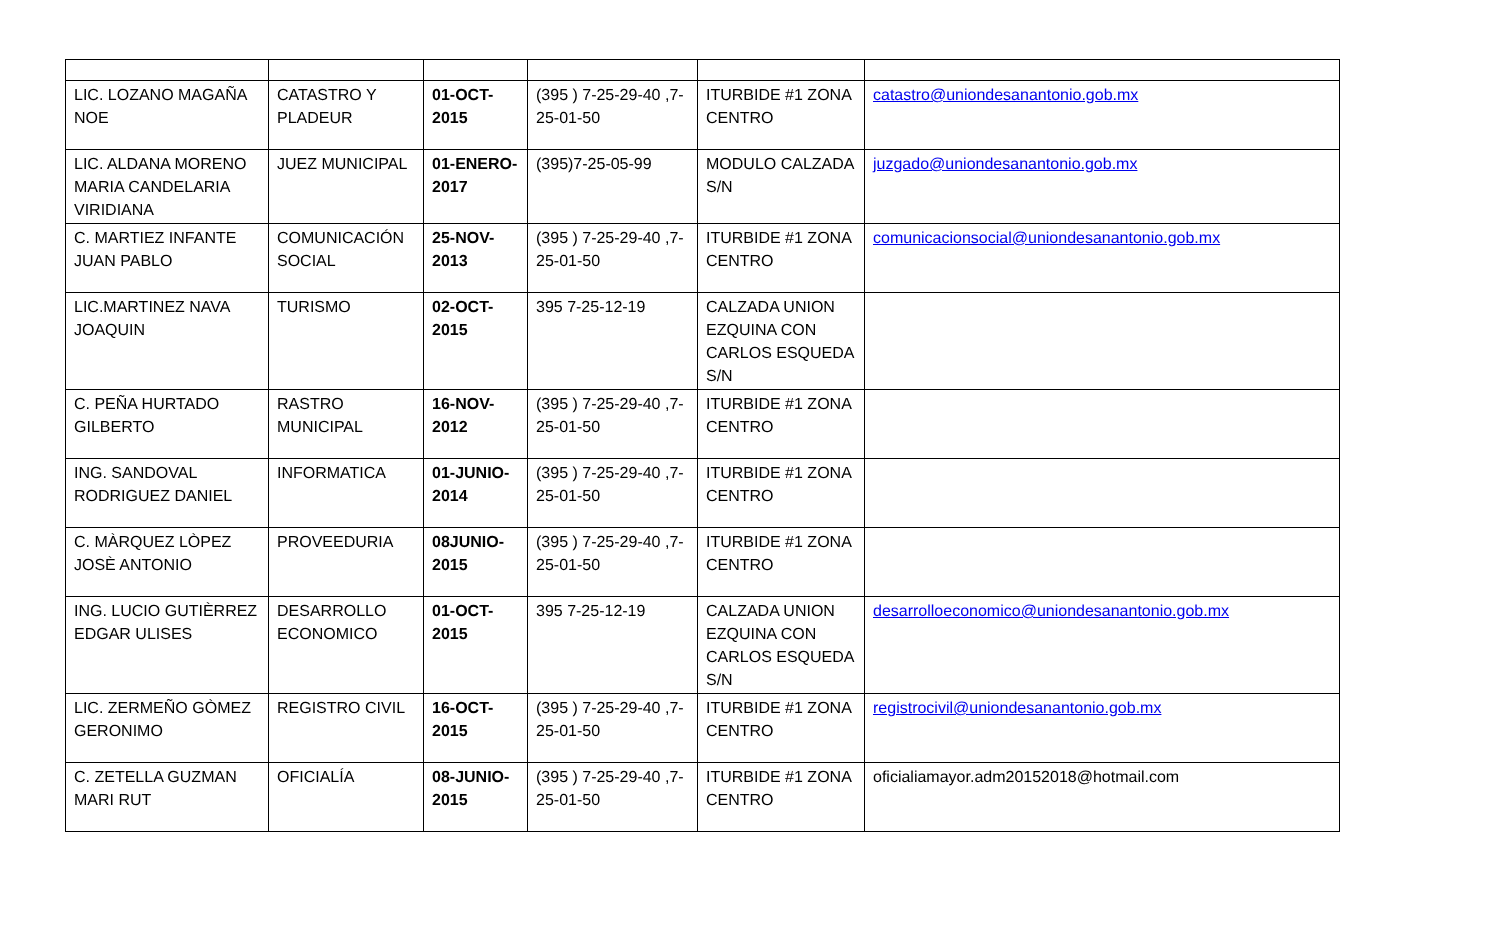| LIC. LOZANO MAGAÑA NOE | CATASTRO Y PLADEUR | 01-OCT-2015 | (395 ) 7-25-29-40 ,7-25-01-50 | ITURBIDE #1 ZONA CENTRO | catastro@uniondesanantonio.gob.mx |
| LIC. ALDANA MORENO MARIA CANDELARIA VIRIDIANA | JUEZ MUNICIPAL | 01-ENERO-2017 | (395)7-25-05-99 | MODULO CALZADA S/N | juzgado@uniondesanantonio.gob.mx |
| C. MARTIEZ INFANTE JUAN PABLO | COMUNICACIÓN SOCIAL | 25-NOV-2013 | (395 ) 7-25-29-40 ,7-25-01-50 | ITURBIDE #1 ZONA CENTRO | comunicacionsocial@uniondesanantonio.gob.mx |
| LIC.MARTINEZ NAVA JOAQUIN | TURISMO | 02-OCT-2015 | 395 7-25-12-19 | CALZADA UNION EZQUINA CON CARLOS ESQUEDA S/N | |
| C. PEÑA HURTADO GILBERTO | RASTRO MUNICIPAL | 16-NOV-2012 | (395 ) 7-25-29-40 ,7-25-01-50 | ITURBIDE #1 ZONA CENTRO | |
| ING. SANDOVAL RODRIGUEZ DANIEL | INFORMATICA | 01-JUNIO-2014 | (395 ) 7-25-29-40 ,7-25-01-50 | ITURBIDE #1 ZONA CENTRO | |
| C. MÀRQUEZ LÒPEZ JOSÈ ANTONIO | PROVEEDURIA | 08JUNIO-2015 | (395 ) 7-25-29-40 ,7-25-01-50 | ITURBIDE #1 ZONA CENTRO | |
| ING. LUCIO GUTIÈRREZ EDGAR ULISES | DESARROLLO ECONOMICO | 01-OCT-2015 | 395 7-25-12-19 | CALZADA UNION EZQUINA CON CARLOS ESQUEDA S/N | desarrolloeconomico@uniondesanantonio.gob.mx |
| LIC. ZERMEÑO GÒMEZ GERONIMO | REGISTRO CIVIL | 16-OCT-2015 | (395 ) 7-25-29-40 ,7-25-01-50 | ITURBIDE #1 ZONA CENTRO | registrocivil@uniondesanantonio.gob.mx |
| C. ZETELLA GUZMAN MARI RUT | OFICIALÍA | 08-JUNIO-2015 | (395 ) 7-25-29-40 ,7-25-01-50 | ITURBIDE #1 ZONA CENTRO | oficialiamayor.adm20152018@hotmail.com |